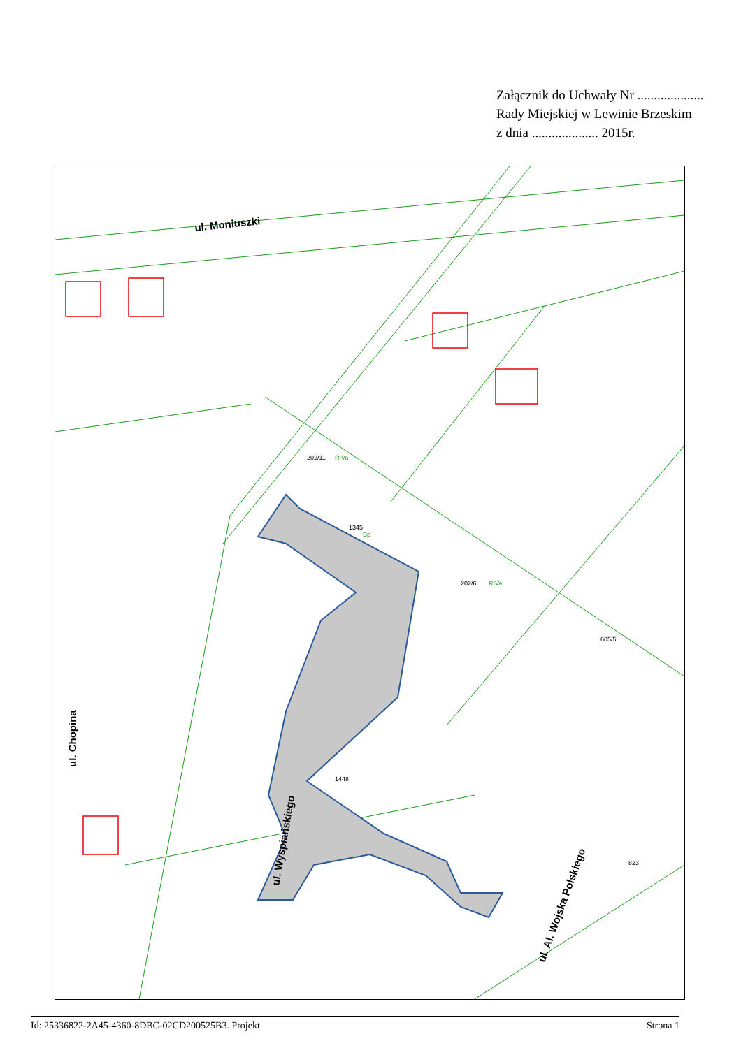Załącznik do Uchwały Nr ....................
Rady Miejskiej w Lewinie Brzeskim
z dnia .................... 2015r.
ul. Moniuszki
ul. Chopina
ul. Wyspiańskiego
ul. Al. Wojska Polskiego
1345
1448
605/5
202/11
202/6
823
Bp
RIVa
RIVa
Id: 25336822-2A45-4360-8DBC-02CD200525B3. Projekt Strona 1